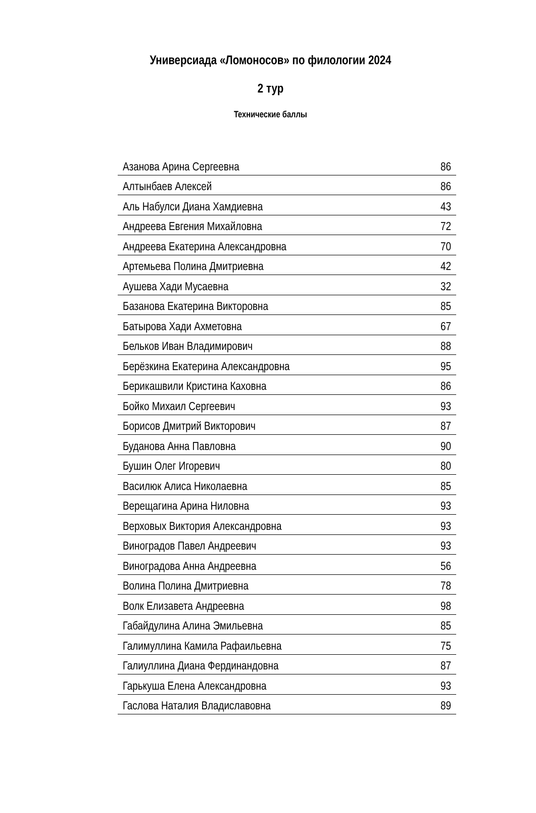Универсиада «Ломоносов» по филологии 2024
2 тур
Технические баллы
| Азанова Арина Сергеевна | 86 |
| Алтынбаев Алексей | 86 |
| Аль Набулси Диана Хамдиевна | 43 |
| Андреева Евгения Михайловна | 72 |
| Андреева Екатерина Александровна | 70 |
| Артемьева Полина Дмитриевна | 42 |
| Аушева Хади Мусаевна | 32 |
| Базанова Екатерина Викторовна | 85 |
| Батырова Хади Ахметовна | 67 |
| Бельков Иван Владимирович | 88 |
| Берёзкина Екатерина Александровна | 95 |
| Берикашвили Кристина Каховна | 86 |
| Бойко Михаил Сергеевич | 93 |
| Борисов Дмитрий Викторович | 87 |
| Буданова Анна Павловна | 90 |
| Бушин Олег Игоревич | 80 |
| Василюк Алиса Николаевна | 85 |
| Верещагина Арина Ниловна | 93 |
| Верховых Виктория Александровна | 93 |
| Виноградов Павел Андреевич | 93 |
| Виноградова Анна Андреевна | 56 |
| Волина Полина Дмитриевна | 78 |
| Волк Елизавета Андреевна | 98 |
| Габайдулина Алина Эмильевна | 85 |
| Галимуллина Камила Рафаильевна | 75 |
| Галиуллина Диана Фердинандовна | 87 |
| Гарькуша Елена Александровна | 93 |
| Гаслова Наталия Владиславовна | 89 |